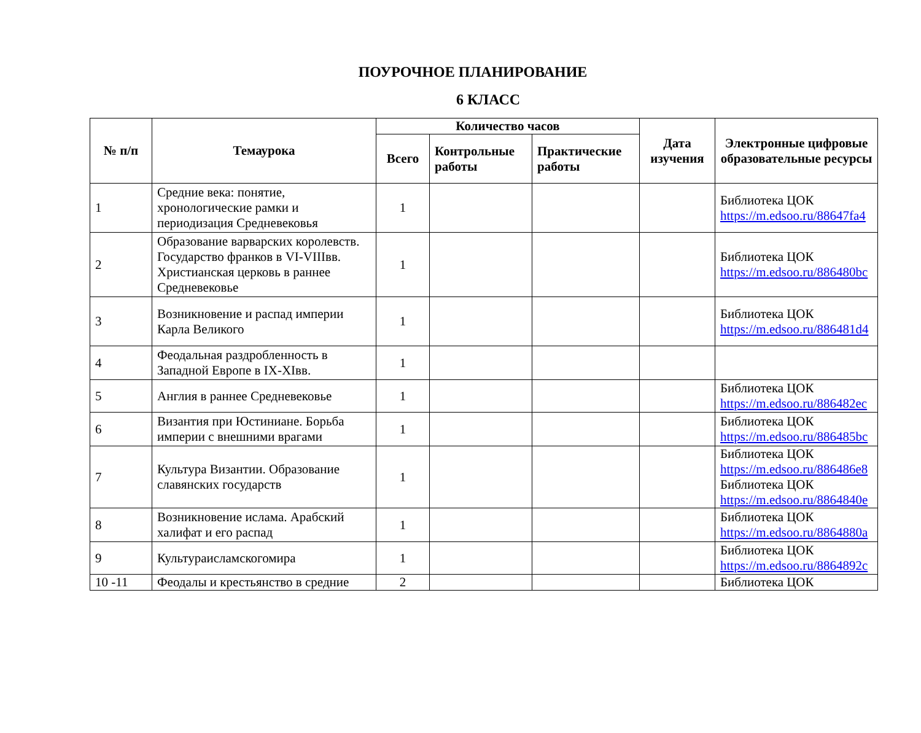ПОУРОЧНОЕ ПЛАНИРОВАНИЕ
6 КЛАСС
| № п/п | Темаурока | Количество часов | | | Дата изучения | Электронные цифровые образовательные ресурсы |
| --- | --- | --- | --- | --- | --- | --- |
| | | Всего | Контрольные работы | Практические работы | | |
| 1 | Средние века: понятие, хронологические рамки и периодизация Средневековья | 1 | | | | Библиотека ЦОК https://m.edsoo.ru/88647fa4 |
| 2 | Образование варварских королевств. Государство франков в VI-VIIIвв. Христианская церковь в раннее Средневековье | 1 | | | | Библиотека ЦОК https://m.edsoo.ru/886480bc |
| 3 | Возникновение и распад империи Карла Великого | 1 | | | | Библиотека ЦОК https://m.edsoo.ru/886481d4 |
| 4 | Феодальная раздробленность в Западной Европе в IX-XIвв. | 1 | | | | |
| 5 | Англия в раннее Средневековье | 1 | | | | Библиотека ЦОК https://m.edsoo.ru/886482ec |
| 6 | Византия при Юстиниане. Борьба империи с внешними врагами | 1 | | | | Библиотека ЦОК https://m.edsoo.ru/886485bc |
| 7 | Культура Византии. Образование славянских государств | 1 | | | | Библиотека ЦОК https://m.edsoo.ru/886486e8 Библиотека ЦОК https://m.edsoo.ru/8864840e |
| 8 | Возникновение ислама. Арабский халифат и его распад | 1 | | | | Библиотека ЦОК https://m.edsoo.ru/8864880a |
| 9 | Культураисламскогомира | 1 | | | | Библиотека ЦОК https://m.edsoo.ru/8864892c |
| 10 -11 | Феодалы и крестьянство в средние | 2 | | | | Библиотека ЦОК |